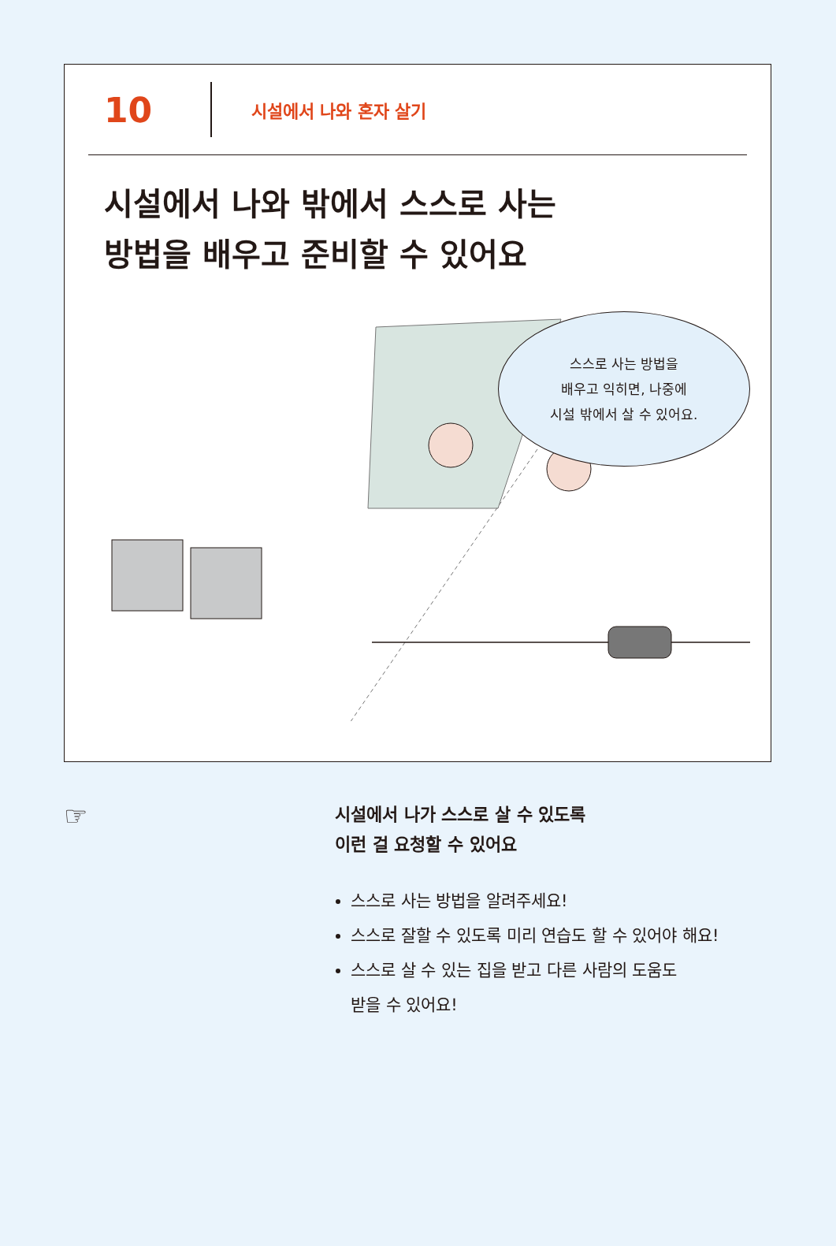10
시설에서 나와 혼자 살기
시설에서 나와 밖에서 스스로 사는
방법을 배우고 준비할 수 있어요
스스로 사는 방법을
배우고 익히면, 나중에
시설 밖에서 살 수 있어요.
☞
시설에서 나가 스스로 살 수 있도록
이런 걸 요청할 수 있어요
스스로 사는 방법을 알려주세요!
스스로 잘할 수 있도록 미리 연습도 할 수 있어야 해요!
스스로 살 수 있는 집을 받고 다른 사람의 도움도
받을 수 있어요!